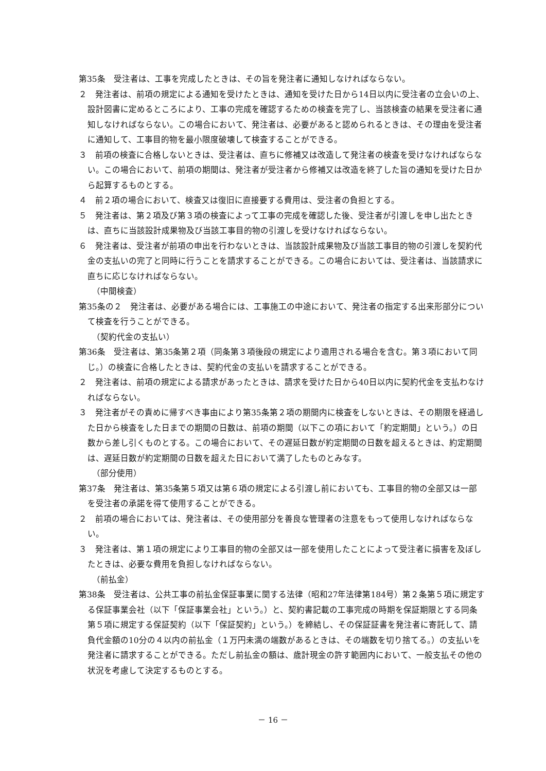第35条　受注者は、工事を完成したときは、その旨を発注者に通知しなければならない。
２　発注者は、前項の規定による通知を受けたときは、通知を受けた日から14日以内に受注者の立会いの上、設計図書に定めるところにより、工事の完成を確認するための検査を完了し、当該検査の結果を受注者に通知しなければならない。この場合において、発注者は、必要があると認められるときは、その理由を受注者に通知して、工事目的物を最小限度破壊して検査することができる。
３　前項の検査に合格しないときは、受注者は、直ちに修補又は改造して発注者の検査を受けなければならない。この場合において、前項の期間は、発注者が受注者から修補又は改造を終了した旨の通知を受けた日から起算するものとする。
４　前２項の場合において、検査又は復旧に直接要する費用は、受注者の負担とする。
５　発注者は、第２項及び第３項の検査によって工事の完成を確認した後、受注者が引渡しを申し出たときは、直ちに当該設計成果物及び当該工事目的物の引渡しを受けなければならない。
６　発注者は、受注者が前項の申出を行わないときは、当該設計成果物及び当該工事目的物の引渡しを契約代金の支払いの完了と同時に行うことを請求することができる。この場合においては、受注者は、当該請求に直ちに応じなければならない。
（中間検査）
第35条の２　発注者は、必要がある場合には、工事施工の中途において、発注者の指定する出来形部分について検査を行うことができる。
（契約代金の支払い）
第36条　受注者は、第35条第２項（同条第３項後段の規定により適用される場合を含む。第３項において同じ。）の検査に合格したときは、契約代金の支払いを請求することができる。
２　発注者は、前項の規定による請求があったときは、請求を受けた日から40日以内に契約代金を支払わなければならない。
３　発注者がその責めに帰すべき事由により第35条第２項の期間内に検査をしないときは、その期限を経過した日から検査をした日までの期間の日数は、前項の期間（以下この項において「約定期間」という。）の日数から差し引くものとする。この場合において、その遅延日数が約定期間の日数を超えるときは、約定期間は、遅延日数が約定期間の日数を超えた日において満了したものとみなす。
（部分使用）
第37条　発注者は、第35条第５項又は第６項の規定による引渡し前においても、工事目的物の全部又は一部を受注者の承諾を得て使用することができる。
２　前項の場合においては、発注者は、その使用部分を善良な管理者の注意をもって使用しなければならない。
３　発注者は、第１項の規定により工事目的物の全部又は一部を使用したことによって受注者に損害を及ぼしたときは、必要な費用を負担しなければならない。
（前払金）
第38条　受注者は、公共工事の前払金保証事業に関する法律（昭和27年法律第184号）第２条第５項に規定する保証事業会社（以下「保証事業会社」という。）と、契約書記載の工事完成の時期を保証期限とする同条第５項に規定する保証契約（以下「保証契約」という。）を締結し、その保証証書を発注者に寄託して、請負代金額の10分の４以内の前払金（１万円未満の端数があるときは、その端数を切り捨てる。）の支払いを発注者に請求することができる。ただし前払金の額は、歳計現金の許す範囲内において、一般支払その他の状況を考慮して決定するものとする。
－ 16 －